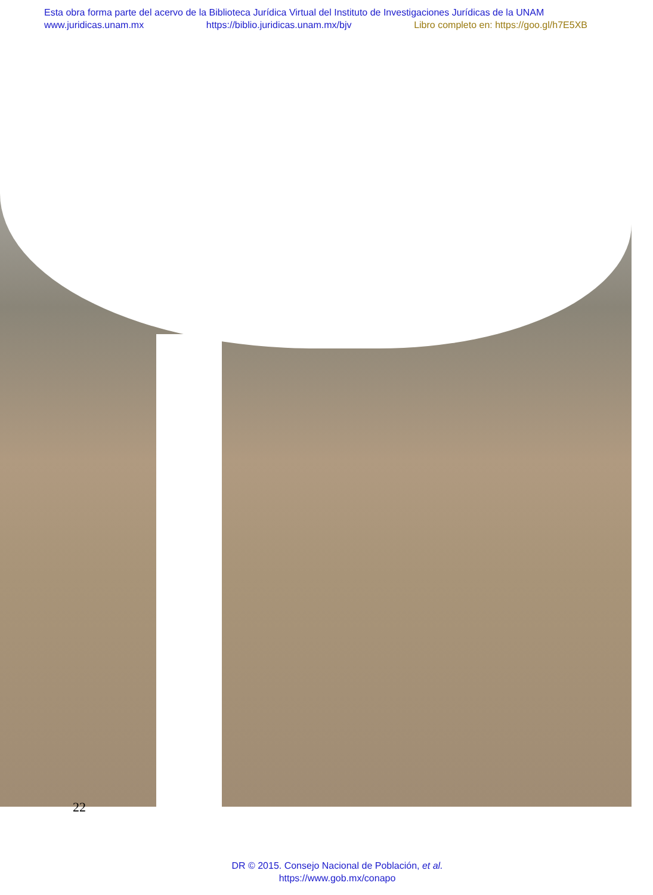Esta obra forma parte del acervo de la Biblioteca Jurídica Virtual del Instituto de Investigaciones Jurídicas de la UNAM
www.juridicas.unam.mx https://biblio.juridicas.unam.mx/bjv Libro completo en: https://goo.gl/h7E5XB
22
DR © 2015. Consejo Nacional de Población, et al.
https://www.gob.mx/conapo